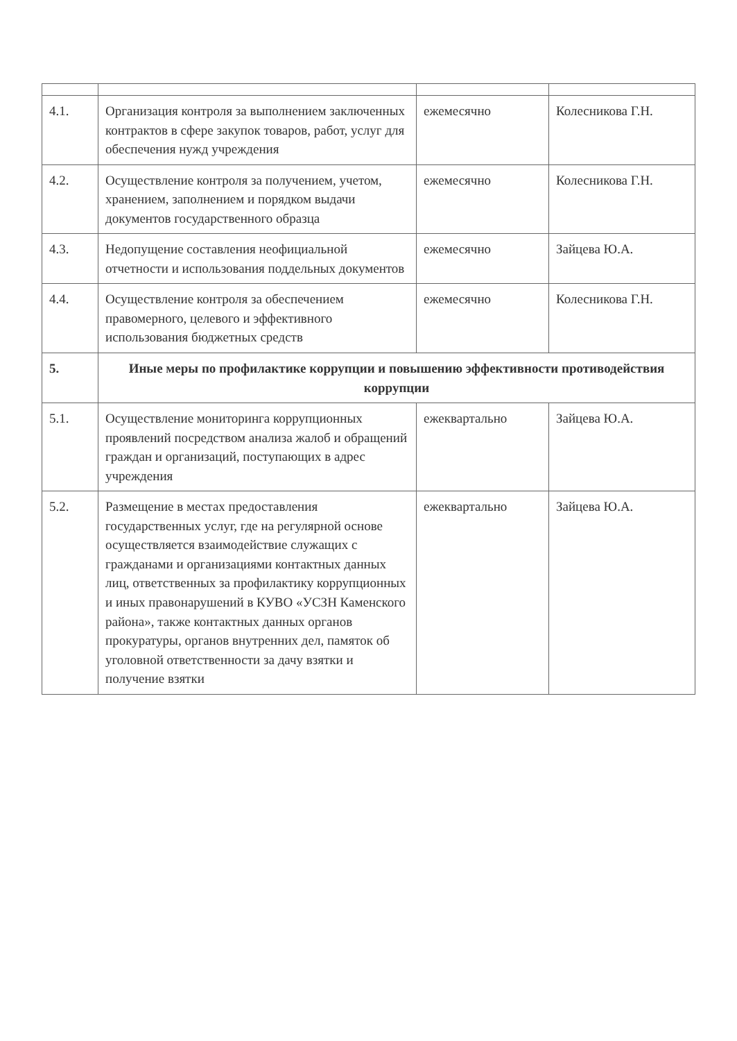| 4.1. | Организация контроля за выполнением заключенных контрактов в сфере закупок товаров, работ, услуг для обеспечения нужд учреждения | ежемесячно | Колесникова Г.Н. |
| 4.2. | Осуществление контроля за получением, учетом, хранением, заполнением и порядком выдачи документов государственного образца | ежемесячно | Колесникова Г.Н. |
| 4.3. | Недопущение составления неофициальной отчетности и использования поддельных документов | ежемесячно | Зайцева Ю.А. |
| 4.4. | Осуществление контроля за обеспечением правомерного, целевого и эффективного использования бюджетных средств | ежемесячно | Колесникова Г.Н. |
| 5. | Иные меры по профилактике коррупции и повышению эффективности противодействия коррупции | | |
| 5.1. | Осуществление мониторинга коррупционных проявлений посредством анализа жалоб и обращений граждан и организаций, поступающих в адрес учреждения | ежеквартально | Зайцева Ю.А. |
| 5.2. | Размещение в местах предоставления государственных услуг, где на регулярной основе осуществляется взаимодействие служащих с гражданами и организациями контактных данных лиц, ответственных за профилактику коррупционных и иных правонарушений в КУВО «УСЗН Каменского района», также контактных данных органов прокуратуры, органов внутренних дел, памяток об уголовной ответственности за дачу взятки и получение взятки | ежеквартально | Зайцева Ю.А. |